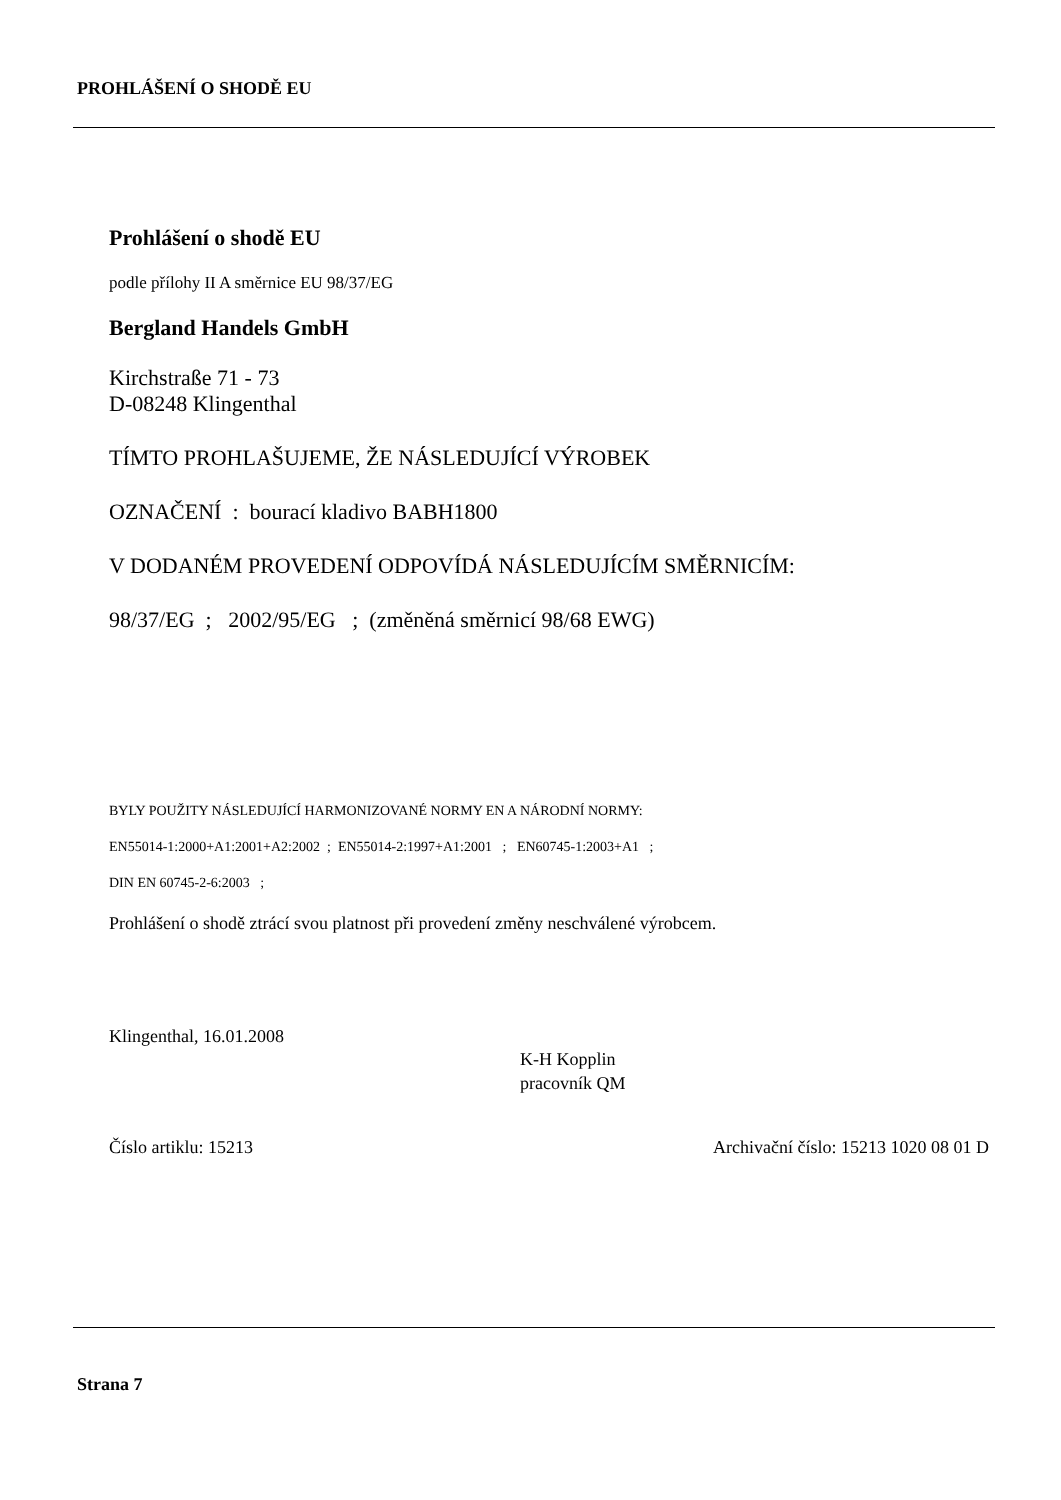PROHLÁŠENÍ O SHODĚ EU
Prohlášení o shodě EU
podle přílohy II A směrnice EU 98/37/EG
Bergland Handels GmbH
Kirchstraße 71 - 73
D-08248 Klingenthal
TÍMTO PROHLAŠUJEME, ŽE NÁSLEDUJÍCÍ VÝROBEK
OZNAČENÍ : bourací kladivo BABH1800
V DODANÉM PROVEDENÍ ODPOVÍDÁ NÁSLEDUJÍCÍM SMĚRNICÍM:
98/37/EG ; 2002/95/EG ; (změněná směrnicí 98/68 EWG)
BYLY POUŽITY NÁSLEDUJÍCÍ HARMONIZOVANÉ NORMY EN A NÁRODNÍ NORMY:
EN55014-1:2000+A1:2001+A2:2002 ; EN55014-2:1997+A1:2001 ; EN60745-1:2003+A1 ;
DIN EN 60745-2-6:2003 ;
Prohlášení o shodě ztrácí svou platnost při provedení změny neschválené výrobcem.
Klingenthal, 16.01.2008
K-H Kopplin
pracovník QM
Číslo artiklu: 15213 Archivační číslo: 15213 1020 08 01 D
Strana 7